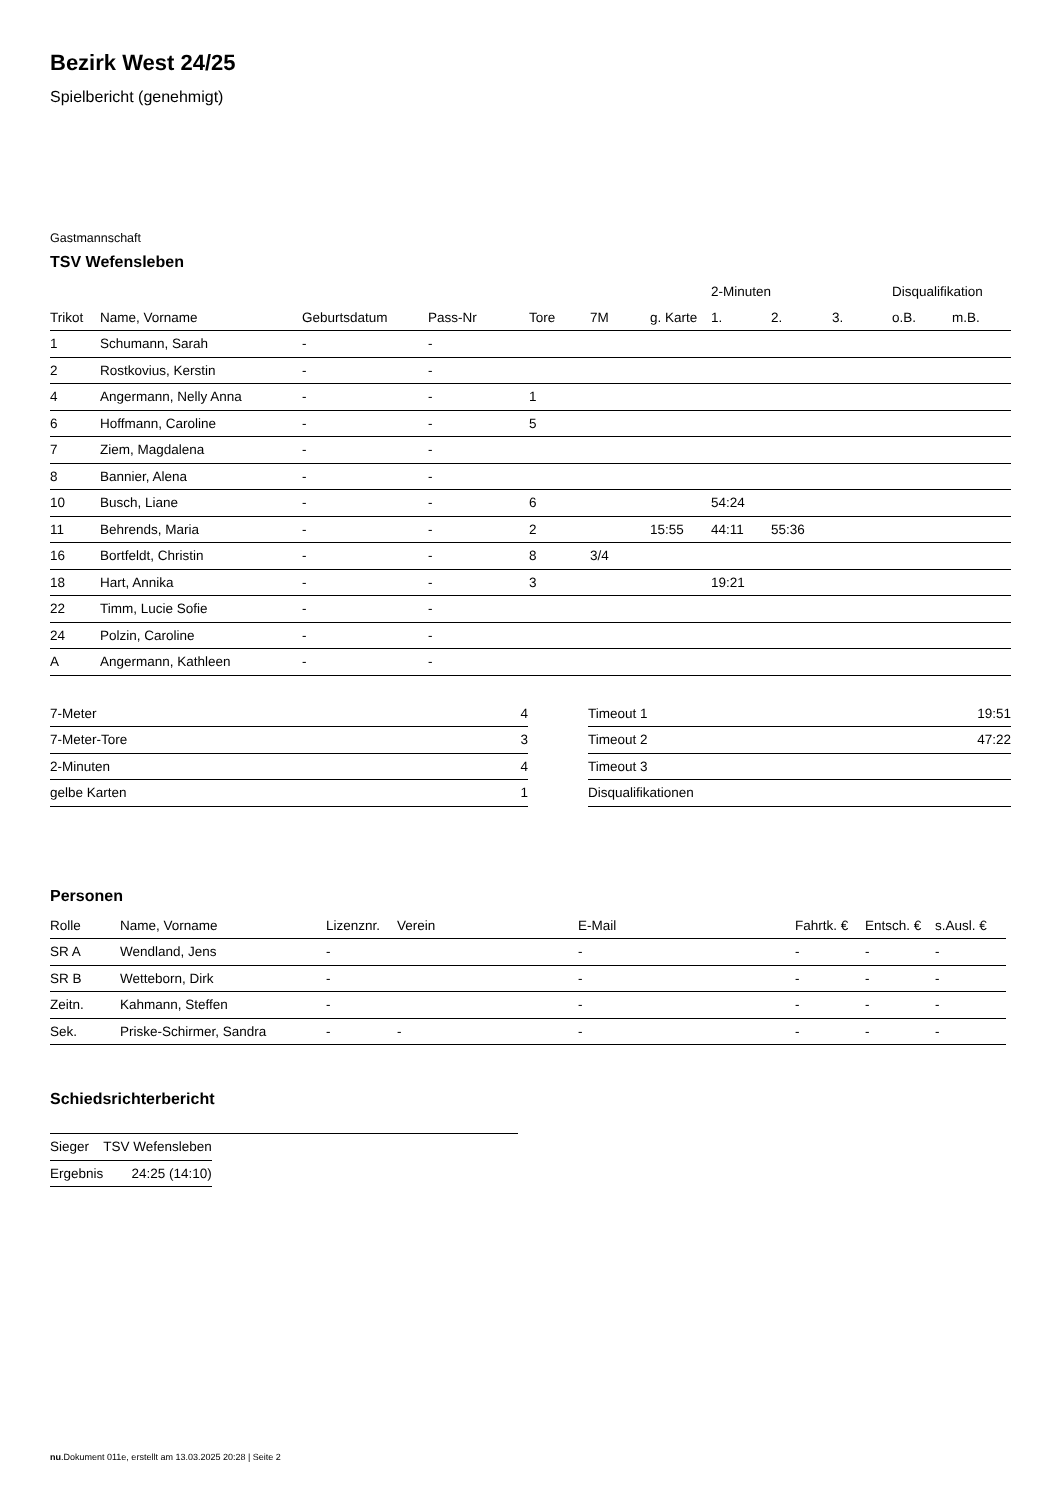Bezirk West 24/25
Spielbericht (genehmigt)
Gastmannschaft
TSV Wefensleben
| | | | | | | | 2-Minuten | | | Disqualifikation | |
| --- | --- | --- | --- | --- | --- | --- | --- | --- | --- | --- | --- |
| Trikot | Name, Vorname | Geburtsdatum | Pass-Nr | Tore | 7M | g. Karte | 1. | 2. | 3. | o.B. | m.B. |
| 1 | Schumann, Sarah | - | - | | | | | | | | |
| 2 | Rostkovius, Kerstin | - | - | | | | | | | | |
| 4 | Angermann, Nelly Anna | - | - | 1 | | | | | | | |
| 6 | Hoffmann, Caroline | - | - | 5 | | | | | | | |
| 7 | Ziem, Magdalena | - | - | | | | | | | | |
| 8 | Bannier, Alena | - | - | | | | | | | | |
| 10 | Busch, Liane | - | - | 6 | | | 54:24 | | | | |
| 11 | Behrends, Maria | - | - | 2 | | 15:55 | 44:11 | 55:36 | | | |
| 16 | Bortfeldt, Christin | - | - | 8 | 3/4 | | | | | | |
| 18 | Hart, Annika | - | - | 3 | | | 19:21 | | | | |
| 22 | Timm, Lucie Sofie | - | - | | | | | | | | |
| 24 | Polzin, Caroline | - | - | | | | | | | | |
| A | Angermann, Kathleen | - | - | | | | | | | | |
| 7-Meter | 4 |
| 7-Meter-Tore | 3 |
| 2-Minuten | 4 |
| gelbe Karten | 1 |
| Timeout 1 | 19:51 |
| Timeout 2 | 47:22 |
| Timeout 3 | |
| Disqualifikationen | |
Personen
| Rolle | Name, Vorname | Lizenznr. | Verein | E-Mail | Fahrtk. € | Entsch. € | s.Ausl. € |
| --- | --- | --- | --- | --- | --- | --- | --- |
| SR A | Wendland, Jens | - | | - | - | - | - |
| SR B | Wetteborn, Dirk | - | | - | - | - | - |
| Zeitn. | Kahmann, Steffen | - | | - | - | - | - |
| Sek. | Priske-Schirmer, Sandra | - | - | - | - | - | - |
Schiedsrichterbericht
| Sieger | TSV Wefensleben |
| Ergebnis | 24:25 (14:10) |
nu.Dokument 011e, erstellt am 13.03.2025 20:28 | Seite 2